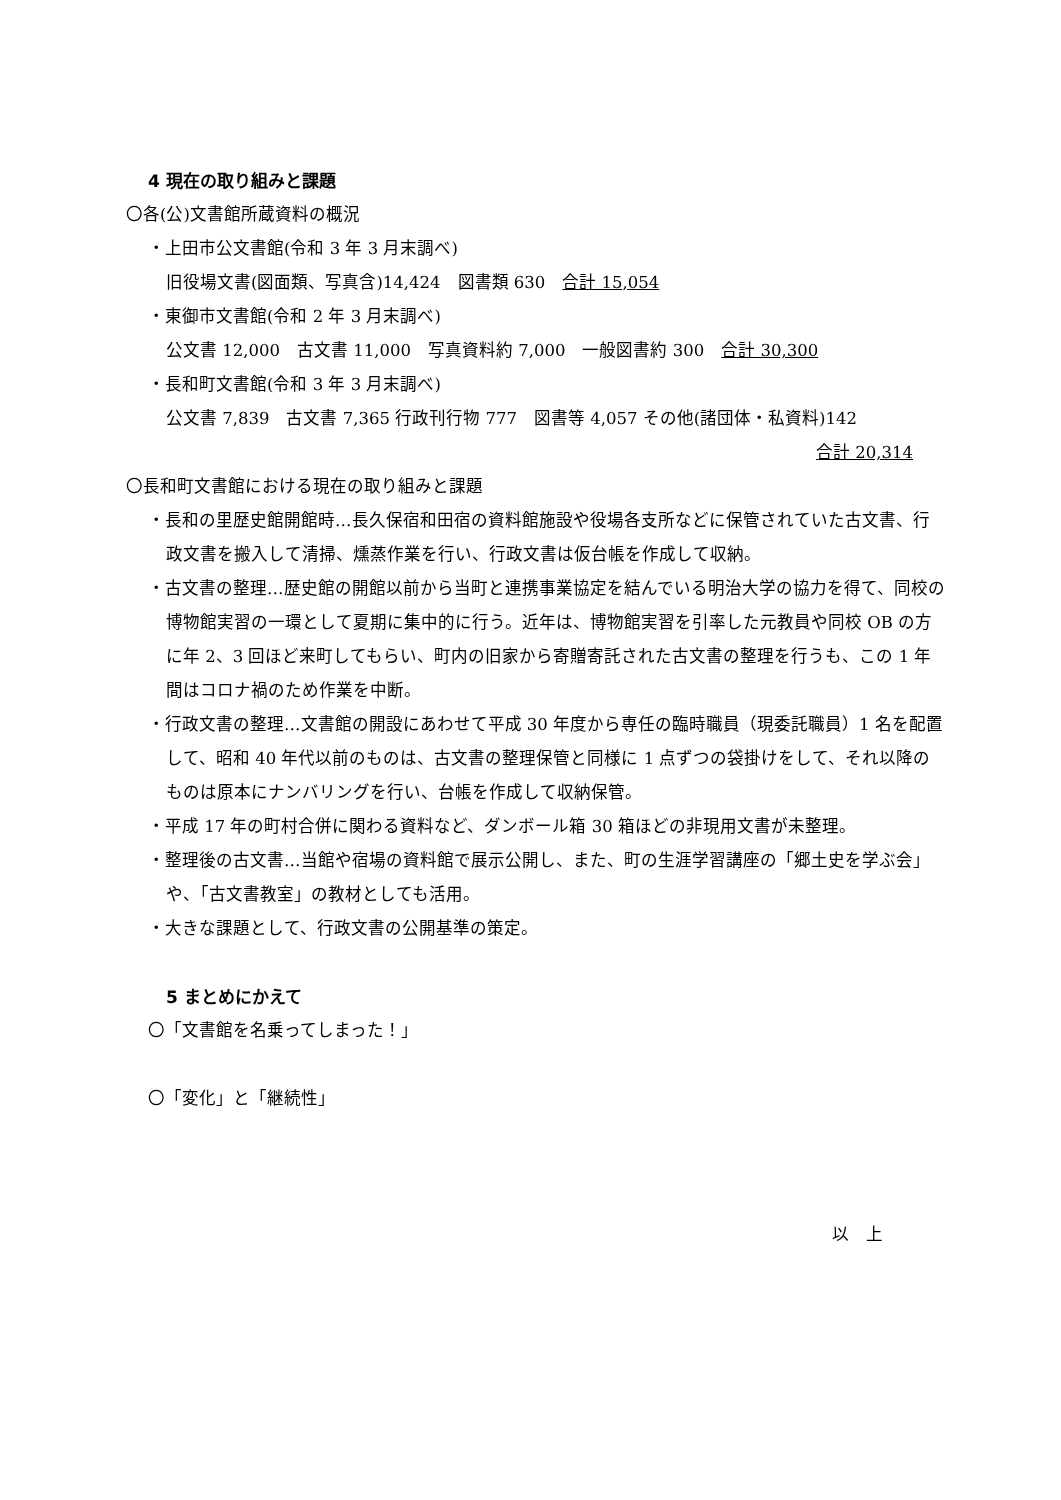4 現在の取り組みと課題
〇各(公)文書館所蔵資料の概況
・上田市公文書館(令和 3 年 3 月末調べ)
旧役場文書(図面類、写真含)14,424　図書類 630　合計 15,054
・東御市文書館(令和 2 年 3 月末調べ)
公文書 12,000　古文書 11,000　写真資料約 7,000　一般図書約 300　合計 30,300
・長和町文書館(令和 3 年 3 月末調べ)
公文書 7,839　古文書 7,365 行政刊行物 777　図書等 4,057 その他(諸団体・私資料)142
合計 20,314
〇長和町文書館における現在の取り組みと課題
・長和の里歴史館開館時…長久保宿和田宿の資料館施設や役場各支所などに保管されていた古文書、行政文書を搬入して清掃、燻蒸作業を行い、行政文書は仮台帳を作成して収納。
・古文書の整理…歴史館の開館以前から当町と連携事業協定を結んでいる明治大学の協力を得て、同校の博物館実習の一環として夏期に集中的に行う。近年は、博物館実習を引率した元教員や同校 OB の方に年 2、3 回ほど来町してもらい、町内の旧家から寄贈寄託された古文書の整理を行うも、この 1 年間はコロナ禍のため作業を中断。
・行政文書の整理…文書館の開設にあわせて平成 30 年度から専任の臨時職員（現委託職員）1 名を配置して、昭和 40 年代以前のものは、古文書の整理保管と同様に 1 点ずつの袋掛けをして、それ以降のものは原本にナンバリングを行い、台帳を作成して収納保管。
・平成 17 年の町村合併に関わる資料など、ダンボール箱 30 箱ほどの非現用文書が未整理。
・整理後の古文書…当館や宿場の資料館で展示公開し、また、町の生涯学習講座の「郷土史を学ぶ会」や、「古文書教室」の教材としても活用。
・大きな課題として、行政文書の公開基準の策定。
5 まとめにかえて
〇「文書館を名乗ってしまった！」
〇「変化」と「継続性」
以　上